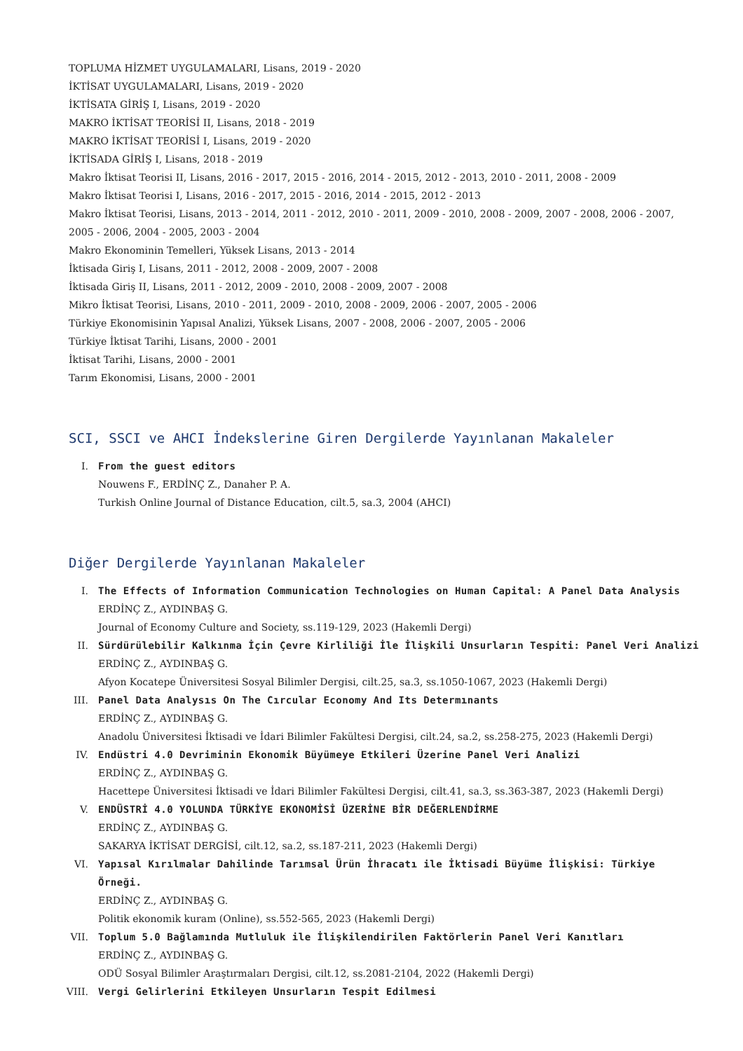TOPLUMA HİZMET UYGULAMALARI, Lisans, 2019 - 2020
İKTİSAT UYGULAMALARI, Lisans, 2019 - 2020
İKTİSATA GİRİŞ I, Lisans, 2019 - 2020
MAKRO İKTİSAT TEORİSİ II, Lisans, 2018 - 2019
MAKRO İKTİSAT TEORİSİ I, Lisans, 2019 - 2020
İKTİSADA GİRİŞ I, Lisans, 2018 - 2019
Makro İktisat Teorisi II, Lisans, 2016 - 2017, 2015 - 2016, 2014 - 2015, 2012 - 2013, 2010 - 2011, 2008 - 2009
Makro İktisat Teorisi I, Lisans, 2016 - 2017, 2015 - 2016, 2014 - 2015, 2012 - 2013
Makro İktisat Teorisi, Lisans, 2013 - 2014, 2011 - 2012, 2010 - 2011, 2009 - 2010, 2008 - 2009, 2007 - 2008, 2006 - 2007, 2005 - 2006, 2004 - 2005, 2003 - 2004
Makro Ekonominin Temelleri, Yüksek Lisans, 2013 - 2014
İktisada Giriş I, Lisans, 2011 - 2012, 2008 - 2009, 2007 - 2008
İktisada Giriş II, Lisans, 2011 - 2012, 2009 - 2010, 2008 - 2009, 2007 - 2008
Mikro İktisat Teorisi, Lisans, 2010 - 2011, 2009 - 2010, 2008 - 2009, 2006 - 2007, 2005 - 2006
Türkiye Ekonomisinin Yapısal Analizi, Yüksek Lisans, 2007 - 2008, 2006 - 2007, 2005 - 2006
Türkiye İktisat Tarihi, Lisans, 2000 - 2001
İktisat Tarihi, Lisans, 2000 - 2001
Tarım Ekonomisi, Lisans, 2000 - 2001
SCI, SSCI ve AHCI İndekslerine Giren Dergilerde Yayınlanan Makaleler
I. From the guest editors
Nouwens F., ERDİNÇ Z., Danaher P. A.
Turkish Online Journal of Distance Education, cilt.5, sa.3, 2004 (AHCI)
Diğer Dergilerde Yayınlanan Makaleler
I. The Effects of Information Communication Technologies on Human Capital: A Panel Data Analysis
ERDİNÇ Z., AYDINBAŞ G.
Journal of Economy Culture and Society, ss.119-129, 2023 (Hakemli Dergi)
II. Sürdürülebilir Kalkınma İçin Çevre Kirliliği İle İlişkili Unsurların Tespiti: Panel Veri Analizi
ERDİNÇ Z., AYDINBAŞ G.
Afyon Kocatepe Üniversitesi Sosyal Bilimler Dergisi, cilt.25, sa.3, ss.1050-1067, 2023 (Hakemli Dergi)
III. Panel Data Analysıs On The Cırcular Economy And Its Determınants
ERDİNÇ Z., AYDINBAŞ G.
Anadolu Üniversitesi İktisadi ve İdari Bilimler Fakültesi Dergisi, cilt.24, sa.2, ss.258-275, 2023 (Hakemli Dergi)
IV. Endüstri 4.0 Devriminin Ekonomik Büyümeye Etkileri Üzerine Panel Veri Analizi
ERDİNÇ Z., AYDINBAŞ G.
Hacettepe Üniversitesi İktisadi ve İdari Bilimler Fakültesi Dergisi, cilt.41, sa.3, ss.363-387, 2023 (Hakemli Dergi)
V. ENDÜSTRİ 4.0 YOLUNDA TÜRKİYE EKONOMİSİ ÜZERİNE BİR DEĞERLENDİRME
ERDİNÇ Z., AYDINBAŞ G.
SAKARYA İKTİSAT DERGİSİ, cilt.12, sa.2, ss.187-211, 2023 (Hakemli Dergi)
VI. Yapısal Kırılmalar Dahilinde Tarımsal Ürün İhracatı ile İktisadi Büyüme İlişkisi: Türkiye Örneği.
ERDİNÇ Z., AYDINBAŞ G.
Politik ekonomik kuram (Online), ss.552-565, 2023 (Hakemli Dergi)
VII. Toplum 5.0 Bağlamında Mutluluk ile İlişkilendirilen Faktörlerin Panel Veri Kanıtları
ERDİNÇ Z., AYDINBAŞ G.
ODÜ Sosyal Bilimler Araştırmaları Dergisi, cilt.12, ss.2081-2104, 2022 (Hakemli Dergi)
VIII. Vergi Gelirlerini Etkileyen Unsurların Tespit Edilmesi